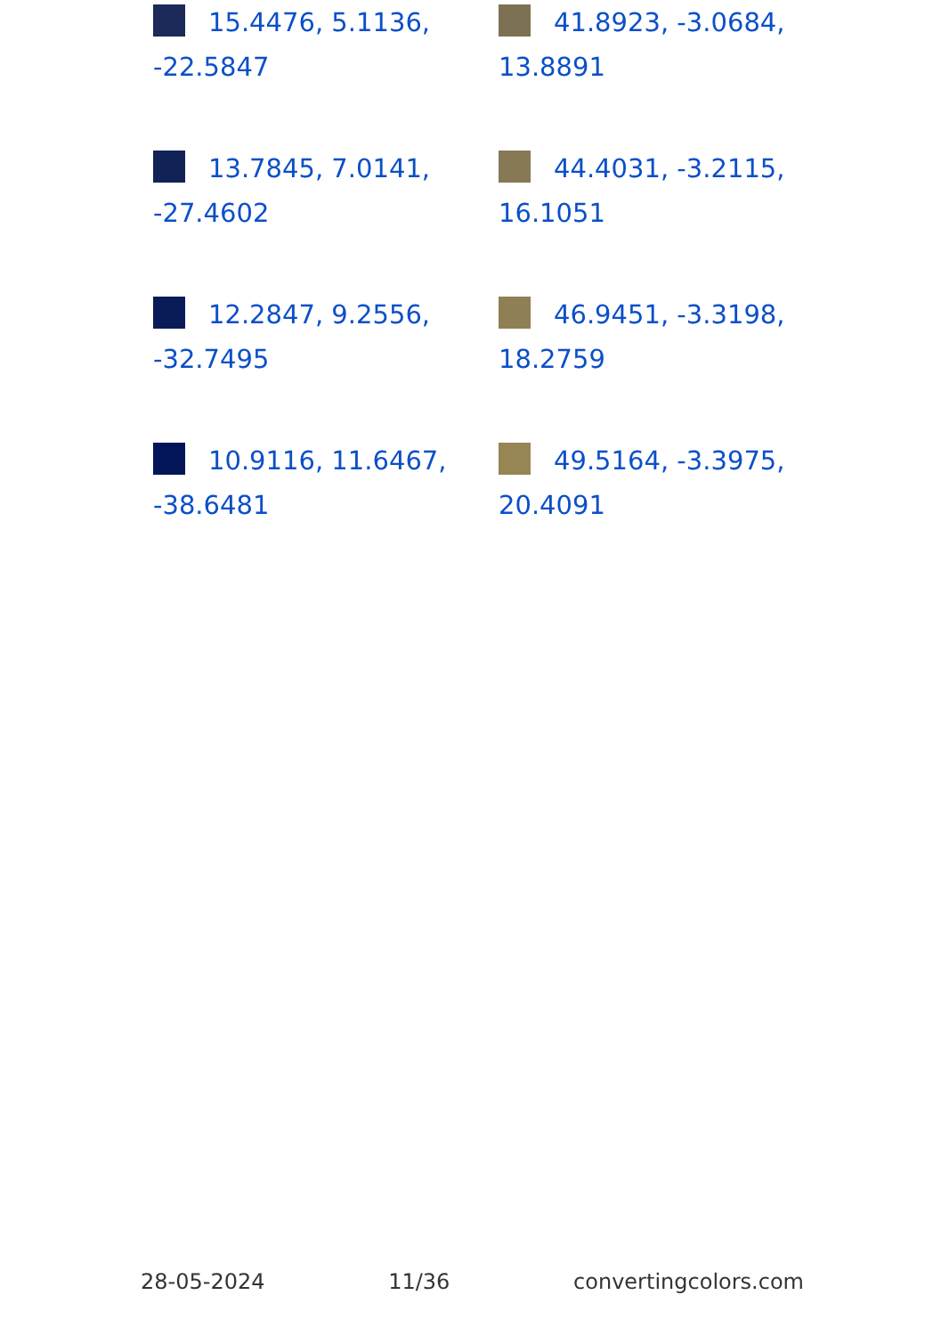15.4476, 5.1136, -22.5847
41.8923, -3.0684, 13.8891
13.7845, 7.0141, -27.4602
44.4031, -3.2115, 16.1051
12.2847, 9.2556, -32.7495
46.9451, -3.3198, 18.2759
10.9116, 11.6467, -38.6481
49.5164, -3.3975, 20.4091
28-05-2024 11/36 convertingcolors.com